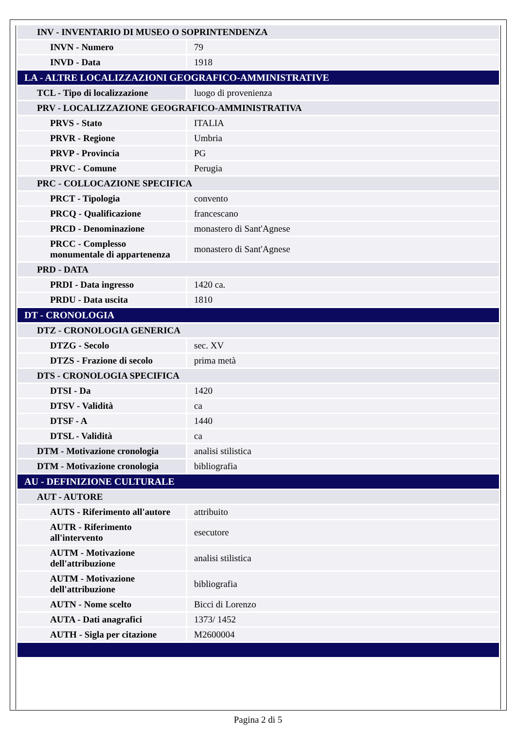| INV - INVENTARIO DI MUSEO O SOPRINTENDENZA | |
| INVN - Numero | 79 |
| INVD - Data | 1918 |
| LA - ALTRE LOCALIZZAZIONI GEOGRAFICO-AMMINISTRATIVE | |
| TCL - Tipo di localizzazione | luogo di provenienza |
| PRV - LOCALIZZAZIONE GEOGRAFICO-AMMINISTRATIVA | |
| PRVS - Stato | ITALIA |
| PRVR - Regione | Umbria |
| PRVP - Provincia | PG |
| PRVC - Comune | Perugia |
| PRC - COLLOCAZIONE SPECIFICA | |
| PRCT - Tipologia | convento |
| PRCQ - Qualificazione | francescano |
| PRCD - Denominazione | monastero di Sant'Agnese |
| PRCC - Complesso monumentale di appartenenza | monastero di Sant'Agnese |
| PRD - DATA | |
| PRDI - Data ingresso | 1420 ca. |
| PRDU - Data uscita | 1810 |
| DT - CRONOLOGIA | |
| DTZ - CRONOLOGIA GENERICA | |
| DTZG - Secolo | sec. XV |
| DTZS - Frazione di secolo | prima metà |
| DTS - CRONOLOGIA SPECIFICA | |
| DTSI - Da | 1420 |
| DTSV - Validità | ca |
| DTSF - A | 1440 |
| DTSL - Validità | ca |
| DTM - Motivazione cronologia | analisi stilistica |
| DTM - Motivazione cronologia | bibliografia |
| AU - DEFINIZIONE CULTURALE | |
| AUT - AUTORE | |
| AUTS - Riferimento all'autore | attribuito |
| AUTR - Riferimento all'intervento | esecutore |
| AUTM - Motivazione dell'attribuzione | analisi stilistica |
| AUTM - Motivazione dell'attribuzione | bibliografia |
| AUTN - Nome scelto | Bicci di Lorenzo |
| AUTA - Dati anagrafici | 1373/ 1452 |
| AUTH - Sigla per citazione | M2600004 |
Pagina 2 di 5